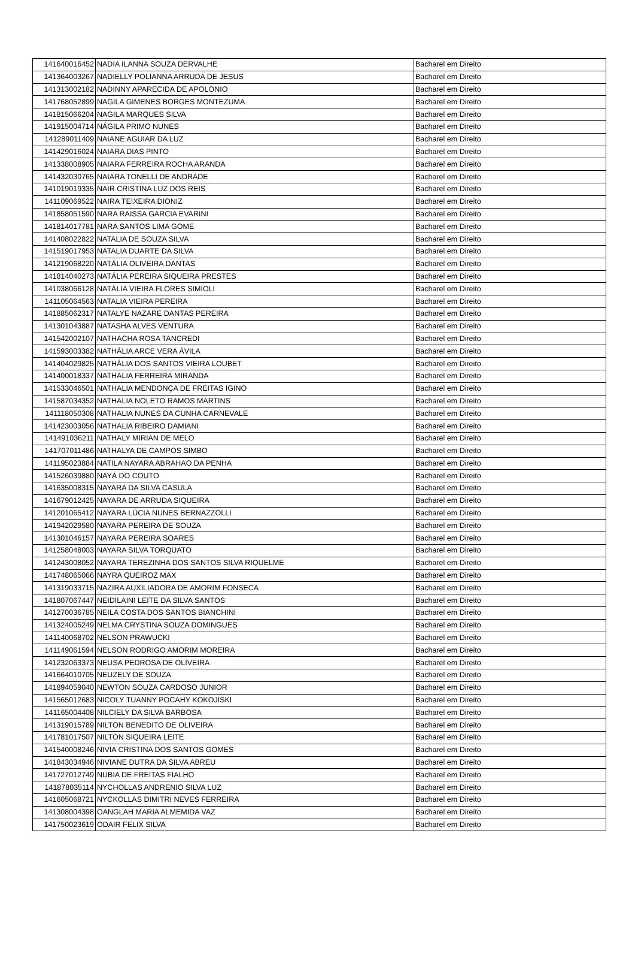| 141640016452 | NADIA ILANNA SOUZA DERVALHE | Bacharel em Direito |
| 141364003267 | NADIELLY POLIANNA ARRUDA DE JESUS | Bacharel em Direito |
| 141313002182 | NADINNY APARECIDA DE APOLONIO | Bacharel em Direito |
| 141768052899 | NAGILA GIMENES BORGES MONTEZUMA | Bacharel em Direito |
| 141815066204 | NAGILA MARQUES SILVA | Bacharel em Direito |
| 141915004714 | NÁGILA PRIMO NUNES | Bacharel em Direito |
| 141289011409 | NAIANE AGUIAR DA LUZ | Bacharel em Direito |
| 141429016024 | NAIARA DIAS PINTO | Bacharel em Direito |
| 141338008905 | NAIARA FERREIRA ROCHA ARANDA | Bacharel em Direito |
| 141432030765 | NAIARA TONELLI DE ANDRADE | Bacharel em Direito |
| 141019019335 | NAIR CRISTINA LUZ DOS REIS | Bacharel em Direito |
| 141109069522 | NAIRA TEIXEIRA DIONIZ | Bacharel em Direito |
| 141858051590 | NARA RAISSA GARCIA EVARINI | Bacharel em Direito |
| 141814017781 | NARA SANTOS LIMA GOME | Bacharel em Direito |
| 141408022822 | NATALIA DE SOUZA SILVA | Bacharel em Direito |
| 141519017953 | NATALIA DUARTE DA SILVA | Bacharel em Direito |
| 141219068220 | NATÁLIA OLIVEIRA DANTAS | Bacharel em Direito |
| 141814040273 | NATÁLIA PEREIRA SIQUEIRA PRESTES | Bacharel em Direito |
| 141038066128 | NATÁLIA VIEIRA FLORES SIMIOLI | Bacharel em Direito |
| 141105064563 | NATALIA VIEIRA PEREIRA | Bacharel em Direito |
| 141885062317 | NATALYE NAZARE DANTAS PEREIRA | Bacharel em Direito |
| 141301043887 | NATASHA ALVES VENTURA | Bacharel em Direito |
| 141542002107 | NATHACHA ROSA TANCREDI | Bacharel em Direito |
| 141593003382 | NATHÁLIA ARCE VERA ÁVILA | Bacharel em Direito |
| 141404029825 | NATHÁLIA DOS SANTOS VIEIRA LOUBET | Bacharel em Direito |
| 141400018337 | NATHALIA FERREIRA MIRANDA | Bacharel em Direito |
| 141533046501 | NATHALIA MENDONÇA DE FREITAS IGINO | Bacharel em Direito |
| 141587034352 | NATHALIA NOLETO RAMOS MARTINS | Bacharel em Direito |
| 141118050308 | NATHALIA NUNES DA CUNHA CARNEVALE | Bacharel em Direito |
| 141423003056 | NATHALIA RIBEIRO DAMIANI | Bacharel em Direito |
| 141491036211 | NATHALY MIRIAN DE MELO | Bacharel em Direito |
| 141707011486 | NATHALYA DE CAMPOS SIMBO | Bacharel em Direito |
| 141195023884 | NATILA NAYARA ABRAHAO DA PENHA | Bacharel em Direito |
| 141526039880 | NAYÁ DO COUTO | Bacharel em Direito |
| 141635008315 | NAYARA DA SILVA CASULA | Bacharel em Direito |
| 141679012425 | NAYARA DE ARRUDA SIQUEIRA | Bacharel em Direito |
| 141201065412 | NAYARA LÚCIA NUNES BERNAZZOLLI | Bacharel em Direito |
| 141942029580 | NAYARA PEREIRA DE SOUZA | Bacharel em Direito |
| 141301046157 | NAYARA PEREIRA SOARES | Bacharel em Direito |
| 141258048003 | NAYARA SILVA TORQUATO | Bacharel em Direito |
| 141243008052 | NAYARA TEREZINHA DOS SANTOS SILVA RIQUELME | Bacharel em Direito |
| 141748065066 | NAYRA QUEIROZ MAX | Bacharel em Direito |
| 141319033715 | NAZIRA AUXILIADORA DE AMORIM FONSECA | Bacharel em Direito |
| 141807067447 | NEIDILAINI LEITE DA SILVA SANTOS | Bacharel em Direito |
| 141270036785 | NEILA COSTA DOS SANTOS BIANCHINI | Bacharel em Direito |
| 141324005249 | NELMA CRYSTINA SOUZA DOMINGUES | Bacharel em Direito |
| 141140068702 | NELSON PRAWUCKI | Bacharel em Direito |
| 141149061594 | NELSON RODRIGO AMORIM MOREIRA | Bacharel em Direito |
| 141232063373 | NEUSA PEDROSA DE OLIVEIRA | Bacharel em Direito |
| 141664010705 | NEUZELY DE SOUZA | Bacharel em Direito |
| 141894059040 | NEWTON SOUZA CARDOSO JUNIOR | Bacharel em Direito |
| 141565012683 | NICOLY TUANNY POCAHY KOKOJISKI | Bacharel em Direito |
| 141165004408 | NILCIELY DA SILVA BARBOSA | Bacharel em Direito |
| 141319015789 | NILTON BENEDITO DE OLIVEIRA | Bacharel em Direito |
| 141781017507 | NILTON SIQUEIRA LEITE | Bacharel em Direito |
| 141540008246 | NIVIA CRISTINA DOS SANTOS GOMES | Bacharel em Direito |
| 141843034946 | NIVIANE DUTRA DA SILVA ABREU | Bacharel em Direito |
| 141727012749 | NUBIA DE FREITAS FIALHO | Bacharel em Direito |
| 141878035114 | NYCHOLLAS ANDRENIO SILVA LUZ | Bacharel em Direito |
| 141605068721 | NYCKOLLAS DIMITRI NEVES FERREIRA | Bacharel em Direito |
| 141308004398 | OANGLAH MARIA ALMEMIDA VAZ | Bacharel em Direito |
| 141750023619 | ODAIR FELIX SILVA | Bacharel em Direito |